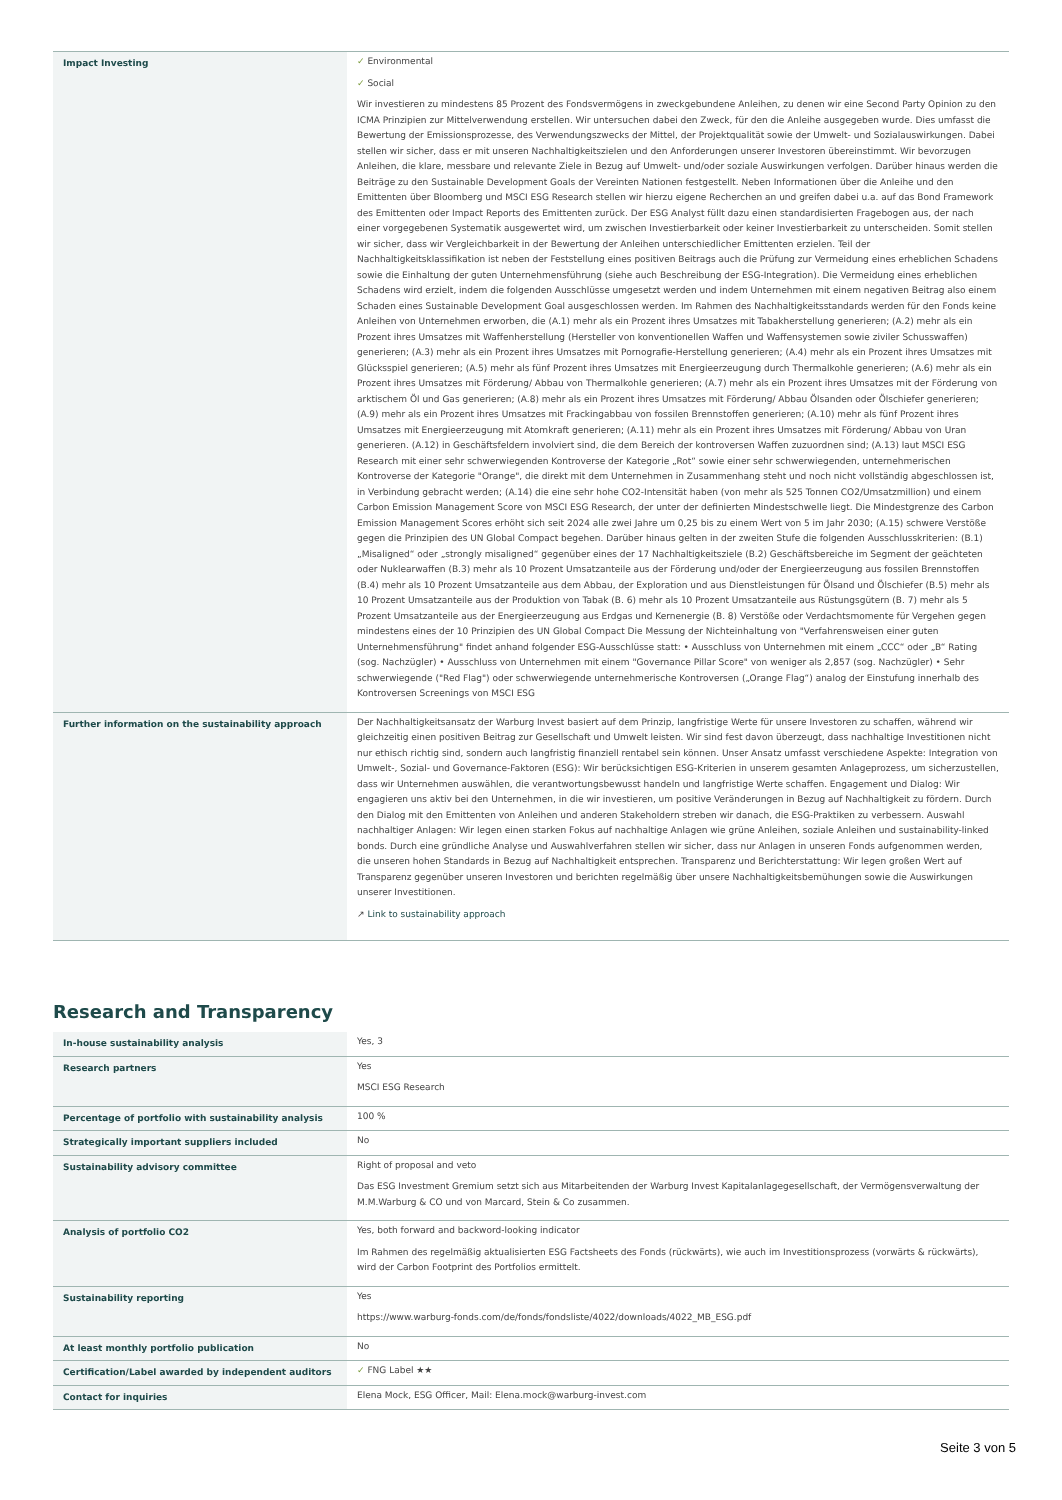| Impact Investing | ✓ Environmental ✓ Social Wir investieren zu mindestens 85 Prozent des Fondsvermögens in zweckgebundene Anleihen, zu denen wir eine Second Party Opinion zu den ICMA Prinzipien zur Mittelverwendung erstellen. Wir untersuchen dabei den Zweck, für den die Anleihe ausgegeben wurde. Dies umfasst die Bewertung der Emissionsprozesse, des Verwendungszwecks der Mittel, der Projektqualität sowie der Umwelt- und Sozialauswirkungen. Dabei stellen wir sicher, dass er mit unseren Nachhaltigkeitszielen und den Anforderungen unserer Investoren übereinstimmt. Wir bevorzugen Anleihen, die klare, messbare und relevante Ziele in Bezug auf Umwelt- und/oder soziale Auswirkungen verfolgen. Darüber hinaus werden die Beiträge zu den Sustainable Development Goals der Vereinten Nationen festgestellt. Neben Informationen über die Anleihe und den Emittenten über Bloomberg und MSCI ESG Research stellen wir hierzu eigene Recherchen an und greifen dabei u.a. auf das Bond Framework des Emittenten oder Impact Reports des Emittenten zurück. Der ESG Analyst füllt dazu einen standardisierten Fragebogen aus, der nach einer vorgegebenen Systematik ausgewertet wird, um zwischen Investierbarkeit oder keiner Investierbarkeit zu unterscheiden. Somit stellen wir sicher, dass wir Vergleichbarkeit in der Bewertung der Anleihen unterschiedlicher Emittenten erzielen. Teil der Nachhaltigkeitsklassifikation ist neben der Feststellung eines positiven Beitrags auch die Prüfung zur Vermeidung eines erheblichen Schadens sowie die Einhaltung der guten Unternehmensführung (siehe auch Beschreibung der ESG-Integration). Die Vermeidung eines erheblichen Schadens wird erzielt, indem die folgenden Ausschlüsse umgesetzt werden und indem Unternehmen mit einem negativen Beitrag also einem Schaden eines Sustainable Development Goal ausgeschlossen werden. Im Rahmen des Nachhaltigkeitsstandards werden für den Fonds keine Anleihen von Unternehmen erworben, die (A.1) mehr als ein Prozent ihres Umsatzes mit Tabakherstellung generieren; (A.2) mehr als ein Prozent ihres Umsatzes mit Waffenherstellung (Hersteller von konventionellen Waffen und Waffensystemen sowie ziviler Schusswaffen) generieren; (A.3) mehr als ein Prozent ihres Umsatzes mit Pornografie-Herstellung generieren; (A.4) mehr als ein Prozent ihres Umsatzes mit Glücksspiel generieren; (A.5) mehr als fünf Prozent ihres Umsatzes mit Energieerzeugung durch Thermalkohle generieren; (A.6) mehr als ein Prozent ihres Umsatzes mit Förderung/ Abbau von Thermalkohle generieren; (A.7) mehr als ein Prozent ihres Umsatzes mit der Förderung von arktischem Öl und Gas generieren; (A.8) mehr als ein Prozent ihres Umsatzes mit Förderung/ Abbau Ölsanden oder Ölschiefer generieren; (A.9) mehr als ein Prozent ihres Umsatzes mit Frackingabbau von fossilen Brennstoffen generieren; (A.10) mehr als fünf Prozent ihres Umsatzes mit Energieerzeugung mit Atomkraft generieren; (A.11) mehr als ein Prozent ihres Umsatzes mit Förderung/ Abbau von Uran generieren. (A.12) in Geschäftsfeldern involviert sind, die dem Bereich der kontroversen Waffen zuzuordnen sind; (A.13) laut MSCI ESG Research mit einer sehr schwerwiegenden Kontroverse der Kategorie „Rot“ sowie einer sehr schwerwiegenden, unternehmerischen Kontroverse der Kategorie "Orange", die direkt mit dem Unternehmen in Zusammenhang steht und noch nicht vollständig abgeschlossen ist, in Verbindung gebracht werden; (A.14) die eine sehr hohe CO2-Intensität haben (von mehr als 525 Tonnen CO2/Umsatzmillion) und einem Carbon Emission Management Score von MSCI ESG Research, der unter der definierten Mindestschwelle liegt. Die Mindestgrenze des Carbon Emission Management Scores erhöht sich seit 2024 alle zwei Jahre um 0,25 bis zu einem Wert von 5 im Jahr 2030; (A.15) schwere Verstöße gegen die Prinzipien des UN Global Compact begehen. Darüber hinaus gelten in der zweiten Stufe die folgenden Ausschlusskriterien: (B.1) „Misaligned“ oder „strongly misaligned“ gegenüber eines der 17 Nachhaltigkeitsziele (B.2) Geschäftsbereiche im Segment der geächteten oder Nuklearwaffen (B.3) mehr als 10 Prozent Umsatzanteile aus der Förderung und/oder der Energieerzeugung aus fossilen Brennstoffen (B.4) mehr als 10 Prozent Umsatzanteile aus dem Abbau, der Exploration und aus Dienstleistungen für Ölsand und Ölschiefer (B.5) mehr als 10 Prozent Umsatzanteile aus der Produktion von Tabak (B. 6) mehr als 10 Prozent Umsatzanteile aus Rüstungsgütern (B. 7) mehr als 5 Prozent Umsatzanteile aus der Energieerzeugung aus Erdgas und Kernenergie (B. 8) Verstöße oder Verdachtsmomente für Vergehen gegen mindestens eines der 10 Prinzipien des UN Global Compact Die Messung der Nichteinhaltung von "Verfahrensweisen einer guten Unternehmensführung" findet anhand folgender ESG-Ausschlüsse statt: • Ausschluss von Unternehmen mit einem „CCC“ oder „B“ Rating (sog. Nachzügler) • Ausschluss von Unternehmen mit einem "Governance Pillar Score" von weniger als 2,857 (sog. Nachzügler) • Sehr schwerwiegende ("Red Flag") oder schwerwiegende unternehmerische Kontroversen („Orange Flag“) analog der Einstufung innerhalb des Kontroversen Screenings von MSCI ESG |
| Further information on the sustainability approach | Der Nachhaltigkeitsansatz der Warburg Invest basiert auf dem Prinzip, langfristige Werte für unsere Investoren zu schaffen, während wir gleichzeitig einen positiven Beitrag zur Gesellschaft und Umwelt leisten. Wir sind fest davon überzeugt, dass nachhaltige Investitionen nicht nur ethisch richtig sind, sondern auch langfristig finanziell rentabel sein können. Unser Ansatz umfasst verschiedene Aspekte: Integration von Umwelt-, Sozial- und Governance-Faktoren (ESG): Wir berücksichtigen ESG-Kriterien in unserem gesamten Anlageprozess, um sicherzustellen, dass wir Unternehmen auswählen, die verantwortungsbewusst handeln und langfristige Werte schaffen. Engagement und Dialog: Wir engagieren uns aktiv bei den Unternehmen, in die wir investieren, um positive Veränderungen in Bezug auf Nachhaltigkeit zu fördern. Durch den Dialog mit den Emittenten von Anleihen und anderen Stakeholdern streben wir danach, die ESG-Praktiken zu verbessern. Auswahl nachhaltiger Anlagen: Wir legen einen starken Fokus auf nachhaltige Anlagen wie grüne Anleihen, soziale Anleihen und sustainability-linked bonds. Durch eine gründliche Analyse und Auswahlverfahren stellen wir sicher, dass nur Anlagen in unseren Fonds aufgenommen werden, die unseren hohen Standards in Bezug auf Nachhaltigkeit entsprechen. Transparenz und Berichterstattung: Wir legen großen Wert auf Transparenz gegenüber unseren Investoren und berichten regelmäßig über unsere Nachhaltigkeitsbemühungen sowie die Auswirkungen unserer Investitionen. ↗ Link to sustainability approach |
Research and Transparency
| In-house sustainability analysis | Yes, 3 |
| Research partners | Yes MSCI ESG Research |
| Percentage of portfolio with sustainability analysis | 100 % |
| Strategically important suppliers included | No |
| Sustainability advisory committee | Right of proposal and veto Das ESG Investment Gremium setzt sich aus Mitarbeitenden der Warburg Invest Kapitalanlagegesellschaft, der Vermögensverwaltung der M.M.Warburg & CO und von Marcard, Stein & Co zusammen. |
| Analysis of portfolio CO2 | Yes, both forward and backword-looking indicator Im Rahmen des regelmäßig aktualisierten ESG Factsheets des Fonds (rückwärts), wie auch im Investitionsprozess (vorwärts & rückwärts), wird der Carbon Footprint des Portfolios ermittelt. |
| Sustainability reporting | Yes https://www.warburg-fonds.com/de/fonds/fondsliste/4022/downloads/4022_MB_ESG.pdf |
| At least monthly portfolio publication | No |
| Certification/Label awarded by independent auditors | ✓ FNG Label ★★ |
| Contact for inquiries | Elena Mock, ESG Officer, Mail: Elena.mock@warburg-invest.com |
Seite 3 von 5